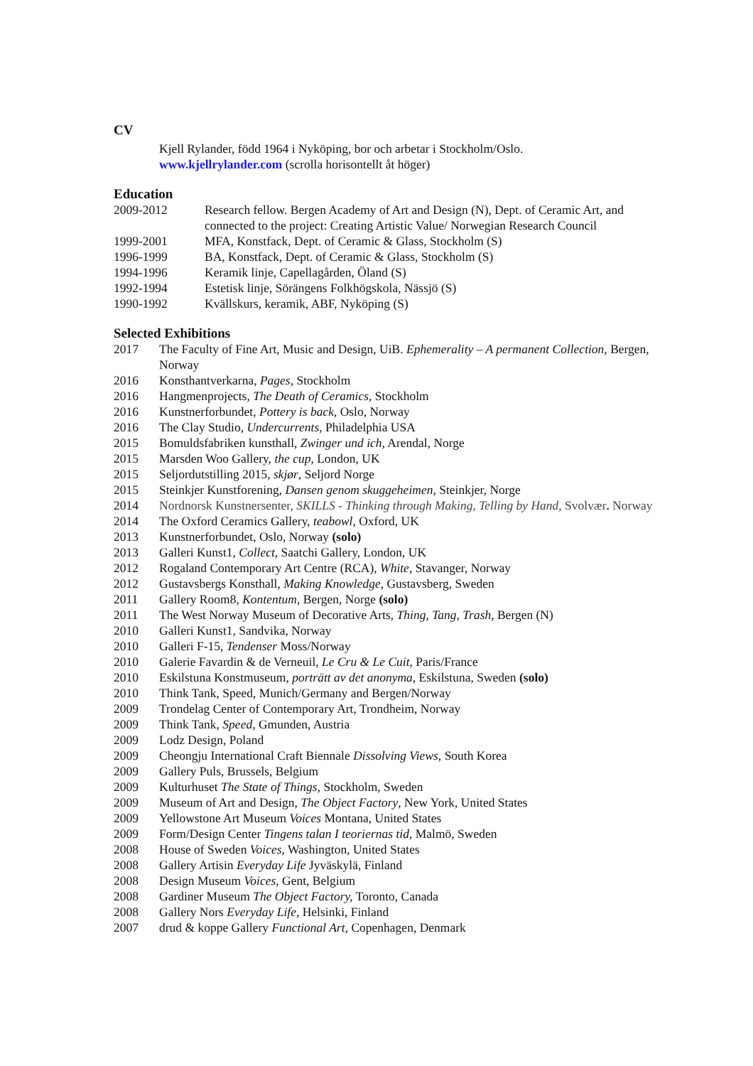CV
Kjell Rylander, född 1964 i Nyköping, bor och arbetar i Stockholm/Oslo.
www.kjellrylander.com (scrolla horisontellt åt höger)
Education
2009-2012 Research fellow. Bergen Academy of Art and Design (N), Dept. of Ceramic Art, and connected to the project: Creating Artistic Value/ Norwegian Research Council
1999-2001 MFA, Konstfack, Dept. of Ceramic & Glass, Stockholm (S)
1996-1999 BA, Konstfack, Dept. of Ceramic & Glass, Stockholm (S)
1994-1996 Keramik linje, Capellagården, Öland (S)
1992-1994 Estetisk linje, Sörängens Folkhögskola, Nässjö (S)
1990-1992 Kvällskurs, keramik, ABF, Nyköping (S)
Selected Exhibitions
2017 The Faculty of Fine Art, Music and Design, UiB. Ephemerality – A permanent Collection, Bergen, Norway
2016 Konsthantverkarna, Pages, Stockholm
2016 Hangmenprojects, The Death of Ceramics, Stockholm
2016 Kunstnerforbundet, Pottery is back, Oslo, Norway
2016 The Clay Studio, Undercurrents, Philadelphia USA
2015 Bomuldsfabriken kunsthall, Zwinger und ich, Arendal, Norge
2015 Marsden Woo Gallery, the cup, London, UK
2015 Seljordutstilling 2015, skjør, Seljord Norge
2015 Steinkjer Kunstforening, Dansen genom skuggeheimen, Steinkjer, Norge
2014 Nordnorsk Kunstnersenter, SKILLS - Thinking through Making, Telling by Hand, Svolvær. Norway
2014 The Oxford Ceramics Gallery, teabowl, Oxford, UK
2013 Kunstnerforbundet, Oslo, Norway (solo)
2013 Galleri Kunst1, Collect, Saatchi Gallery, London, UK
2012 Rogaland Contemporary Art Centre (RCA), White, Stavanger, Norway
2012 Gustavsbergs Konsthall, Making Knowledge, Gustavsberg, Sweden
2011 Gallery Room8, Kontentum, Bergen, Norge (solo)
2011 The West Norway Museum of Decorative Arts, Thing, Tang, Trash, Bergen (N)
2010 Galleri Kunst1, Sandvika, Norway
2010 Galleri F-15, Tendenser Moss/Norway
2010 Galerie Favardin & de Verneuil, Le Cru & Le Cuit, Paris/France
2010 Eskilstuna Konstmuseum, porträtt av det anonyma, Eskilstuna, Sweden (solo)
2010 Think Tank, Speed, Munich/Germany and Bergen/Norway
2009 Trondelag Center of Contemporary Art, Trondheim, Norway
2009 Think Tank, Speed, Gmunden, Austria
2009 Lodz Design, Poland
2009 Cheongju International Craft Biennale Dissolving Views, South Korea
2009 Gallery Puls, Brussels, Belgium
2009 Kulturhuset The State of Things, Stockholm, Sweden
2009 Museum of Art and Design, The Object Factory, New York, United States
2009 Yellowstone Art Museum Voices Montana, United States
2009 Form/Design Center Tingens talan I teoriernas tid, Malmö, Sweden
2008 House of Sweden Voices, Washington, United States
2008 Gallery Artisin Everyday Life Jyväskylä, Finland
2008 Design Museum Voices, Gent, Belgium
2008 Gardiner Museum The Object Factory, Toronto, Canada
2008 Gallery Nors Everyday Life, Helsinki, Finland
2007 drud & koppe Gallery Functional Art, Copenhagen, Denmark